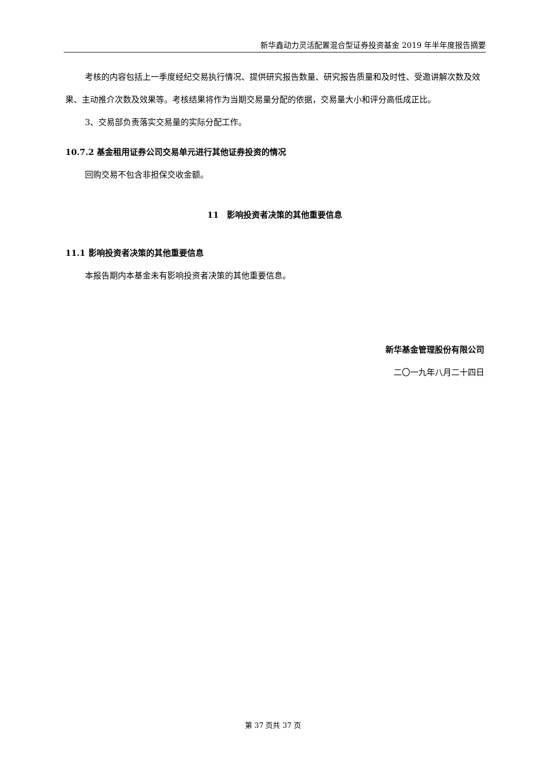新华鑫动力灵活配置混合型证券投资基金 2019 年半年度报告摘要
考核的内容包括上一季度经纪交易执行情况、提供研究报告数量、研究报告质量和及时性、受邀讲解次数及效果、主动推介次数及效果等。考核结果将作为当期交易量分配的依据，交易量大小和评分高低成正比。
3、交易部负责落实交易量的实际分配工作。
10.7.2 基金租用证券公司交易单元进行其他证券投资的情况
回购交易不包含非担保交收金额。
11　影响投资者决策的其他重要信息
11.1 影响投资者决策的其他重要信息
本报告期内本基金未有影响投资者决策的其他重要信息。
新华基金管理股份有限公司
二〇一九年八月二十四日
第 37 页共 37 页